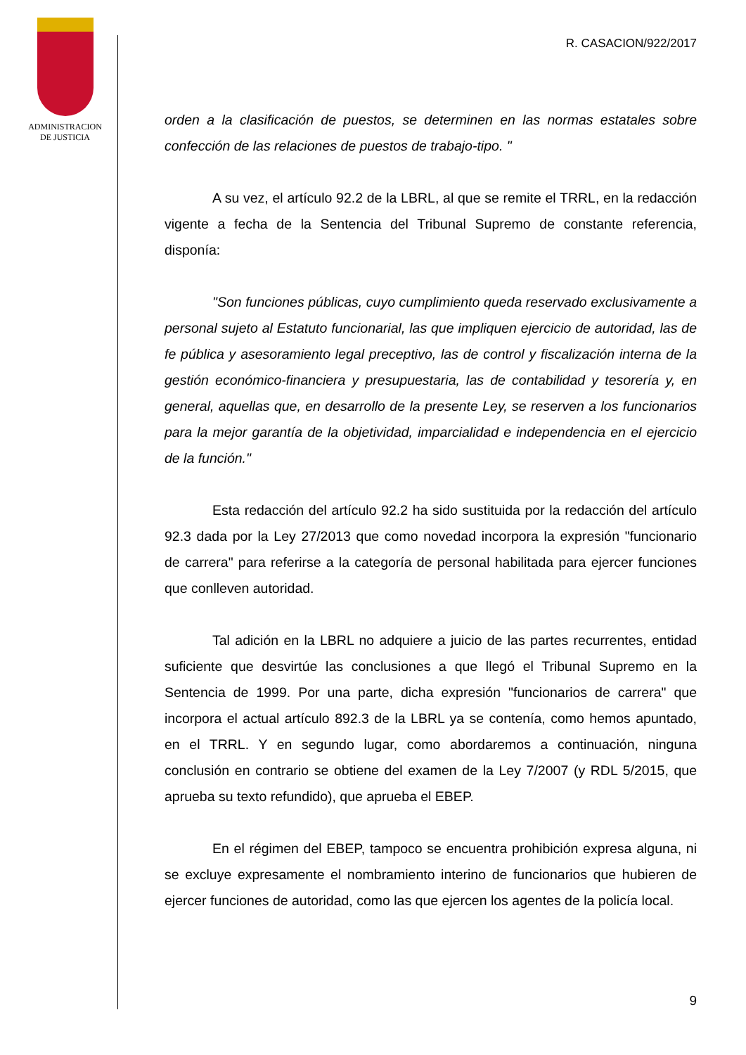ADMINISTRACION
DE JUSTICIA
R. CASACION/922/2017
orden a la clasificación de puestos, se determinen en las normas estatales sobre confección de las relaciones de puestos de trabajo-tipo. "
A su vez, el artículo 92.2 de la LBRL, al que se remite el TRRL, en la redacción vigente a fecha de la Sentencia del Tribunal Supremo de constante referencia, disponía:
"Son funciones públicas, cuyo cumplimiento queda reservado exclusivamente a personal sujeto al Estatuto funcionarial, las que impliquen ejercicio de autoridad, las de fe pública y asesoramiento legal preceptivo, las de control y fiscalización interna de la gestión económico-financiera y presupuestaria, las de contabilidad y tesorería y, en general, aquellas que, en desarrollo de la presente Ley, se reserven a los funcionarios para la mejor garantía de la objetividad, imparcialidad e independencia en el ejercicio de la función."
Esta redacción del artículo 92.2 ha sido sustituida por la redacción del artículo 92.3 dada por la Ley 27/2013 que como novedad incorpora la expresión "funcionario de carrera" para referirse a la categoría de personal habilitada para ejercer funciones que conlleven autoridad.
Tal adición en la LBRL no adquiere a juicio de las partes recurrentes, entidad suficiente que desvirtúe las conclusiones a que llegó el Tribunal Supremo en la Sentencia de 1999. Por una parte, dicha expresión "funcionarios de carrera" que incorpora el actual artículo 892.3 de la LBRL ya se contenía, como hemos apuntado, en el TRRL. Y en segundo lugar, como abordaremos a continuación, ninguna conclusión en contrario se obtiene del examen de la Ley 7/2007 (y RDL 5/2015, que aprueba su texto refundido), que aprueba el EBEP.
En el régimen del EBEP, tampoco se encuentra prohibición expresa alguna, ni se excluye expresamente el nombramiento interino de funcionarios que hubieren de ejercer funciones de autoridad, como las que ejercen los agentes de la policía local.
9